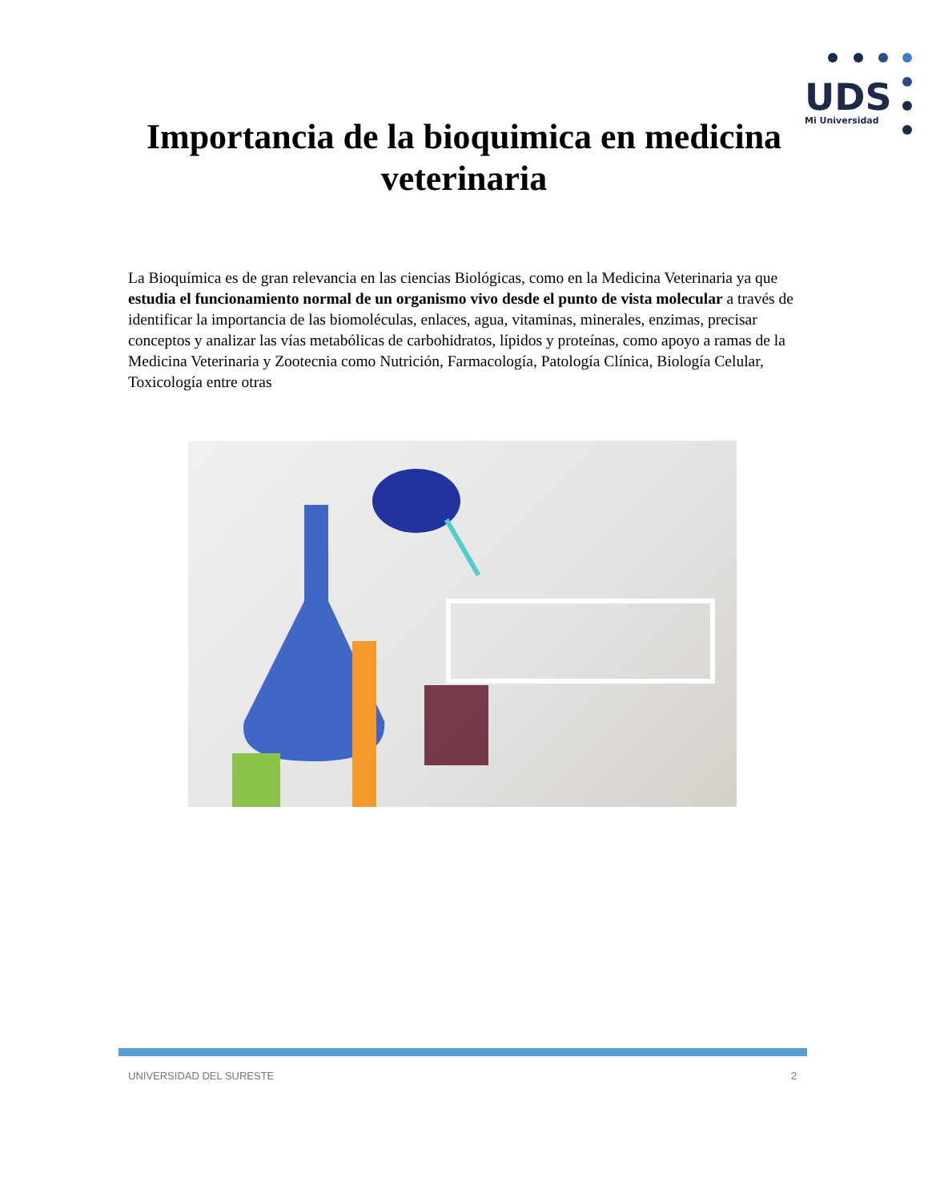UDS
Mi Universidad
Importancia de la bioquimica en medicina
veterinaria
La Bioquímica es de gran relevancia en las ciencias Biológicas, como en la Medicina Veterinaria ya que estudia el funcionamiento normal de un organismo vivo desde el punto de vista molecular a través de identificar la importancia de las biomoléculas, enlaces, agua, vitaminas, minerales, enzimas, precisar conceptos y analizar las vías metabólicas de carbohidratos, lípidos y proteínas, como apoyo a ramas de la Medicina Veterinaria y Zootecnia como Nutrición, Farmacología, Patología Clínica, Biología Celular, Toxicología entre otras
UNIVERSIDAD DEL SURESTE 2